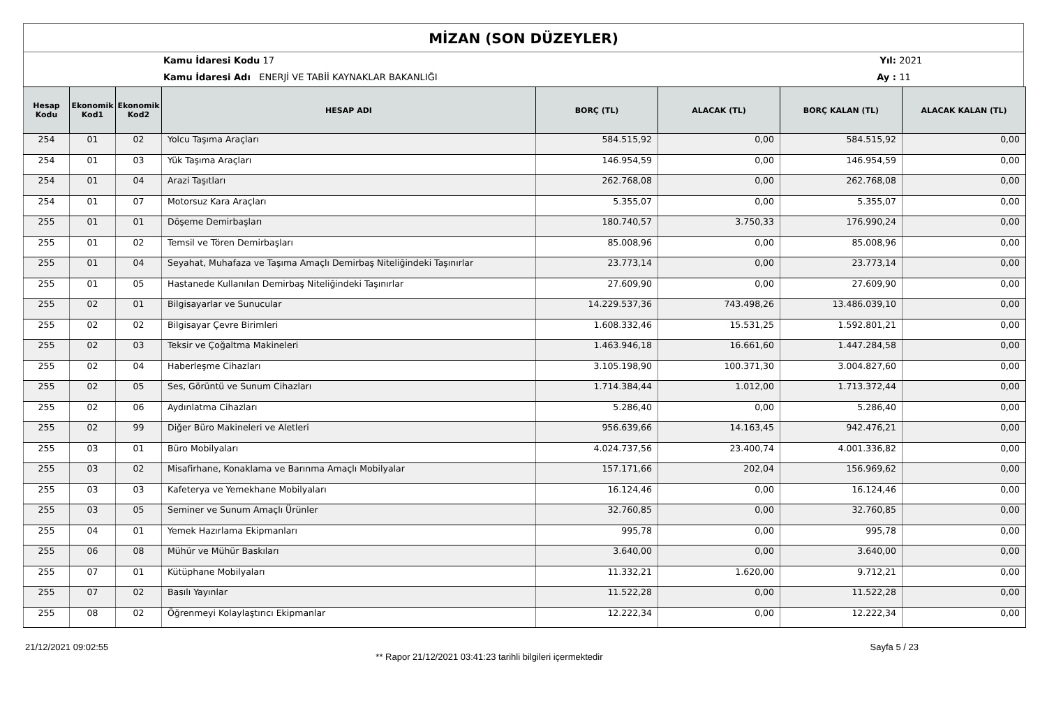MİZAN (SON DÜZEYLER)
Kamu İdaresi Kodu 17
Kamu İdaresi Adı ENERJİ VE TABİİ KAYNAKLAR BAKANLIĞI
Yıl:
Ay :
2021
11
| Hesap Kodu | Ekonomik Kod1 | Ekonomik Kod2 | HESAP ADI | BORÇ (TL) | ALACAK (TL) | BORÇ KALAN (TL) | ALACAK KALAN (TL) |
| --- | --- | --- | --- | --- | --- | --- | --- |
| 254 | 01 | 02 | Yolcu Taşıma Araçları | 584.515,92 | 0,00 | 584.515,92 | 0,00 |
| 254 | 01 | 03 | Yük Taşıma Araçları | 146.954,59 | 0,00 | 146.954,59 | 0,00 |
| 254 | 01 | 04 | Arazi Taşıtları | 262.768,08 | 0,00 | 262.768,08 | 0,00 |
| 254 | 01 | 07 | Motorsuz Kara Araçları | 5.355,07 | 0,00 | 5.355,07 | 0,00 |
| 255 | 01 | 01 | Döşeme Demirbaşları | 180.740,57 | 3.750,33 | 176.990,24 | 0,00 |
| 255 | 01 | 02 | Temsil ve Tören Demirbaşları | 85.008,96 | 0,00 | 85.008,96 | 0,00 |
| 255 | 01 | 04 | Seyahat, Muhafaza ve Taşıma Amaçlı Demirbaş Niteliğindeki Taşınırlar | 23.773,14 | 0,00 | 23.773,14 | 0,00 |
| 255 | 01 | 05 | Hastanede Kullanılan Demirbaş Niteliğindeki Taşınırlar | 27.609,90 | 0,00 | 27.609,90 | 0,00 |
| 255 | 02 | 01 | Bilgisayarlar ve Sunucular | 14.229.537,36 | 743.498,26 | 13.486.039,10 | 0,00 |
| 255 | 02 | 02 | Bilgisayar Çevre Birimleri | 1.608.332,46 | 15.531,25 | 1.592.801,21 | 0,00 |
| 255 | 02 | 03 | Teksir ve Çoğaltma Makineleri | 1.463.946,18 | 16.661,60 | 1.447.284,58 | 0,00 |
| 255 | 02 | 04 | Haberleşme Cihazları | 3.105.198,90 | 100.371,30 | 3.004.827,60 | 0,00 |
| 255 | 02 | 05 | Ses, Görüntü ve Sunum Cihazları | 1.714.384,44 | 1.012,00 | 1.713.372,44 | 0,00 |
| 255 | 02 | 06 | Aydınlatma Cihazları | 5.286,40 | 0,00 | 5.286,40 | 0,00 |
| 255 | 02 | 99 | Diğer Büro Makineleri ve Aletleri | 956.639,66 | 14.163,45 | 942.476,21 | 0,00 |
| 255 | 03 | 01 | Büro Mobilyaları | 4.024.737,56 | 23.400,74 | 4.001.336,82 | 0,00 |
| 255 | 03 | 02 | Misafirhane, Konaklama ve Barınma Amaçlı Mobilyalar | 157.171,66 | 202,04 | 156.969,62 | 0,00 |
| 255 | 03 | 03 | Kafeterya ve Yemekhane Mobilyaları | 16.124,46 | 0,00 | 16.124,46 | 0,00 |
| 255 | 03 | 05 | Seminer ve Sunum Amaçlı Ürünler | 32.760,85 | 0,00 | 32.760,85 | 0,00 |
| 255 | 04 | 01 | Yemek Hazırlama Ekipmanları | 995,78 | 0,00 | 995,78 | 0,00 |
| 255 | 06 | 08 | Mühür ve Mühür Baskıları | 3.640,00 | 0,00 | 3.640,00 | 0,00 |
| 255 | 07 | 01 | Kütüphane Mobilyaları | 11.332,21 | 1.620,00 | 9.712,21 | 0,00 |
| 255 | 07 | 02 | Basılı Yayınlar | 11.522,28 | 0,00 | 11.522,28 | 0,00 |
| 255 | 08 | 02 | Öğrenmeyi Kolaylaştırıcı Ekipmanlar | 12.222,34 | 0,00 | 12.222,34 | 0,00 |
21/12/2021 09:02:55 ** Rapor 21/12/2021 03:41:23 tarihli bilgileri içermektedir Sayfa 5 / 23